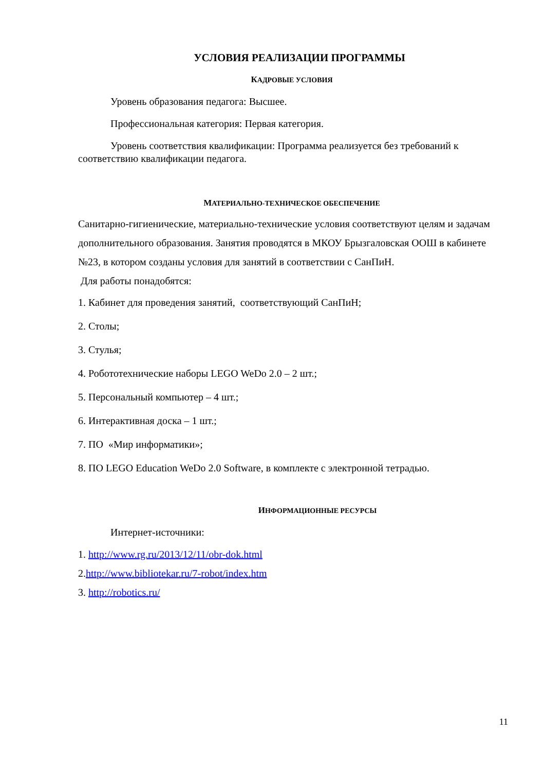УСЛОВИЯ РЕАЛИЗАЦИИ ПРОГРАММЫ
КАДРОВЫЕ УСЛОВИЯ
Уровень образования педагога: Высшее.
Профессиональная категория: Первая категория.
Уровень соответствия квалификации: Программа реализуется без требований к соответствию квалификации педагога.
МАТЕРИАЛЬНО-ТЕХНИЧЕСКОЕ ОБЕСПЕЧЕНИЕ
Санитарно-гигиенические, материально-технические условия соответствуют целям и задачам дополнительного образования. Занятия проводятся в МКОУ Брызгаловская ООШ в кабинете №23, в котором созданы условия для занятий в соответствии с СанПиН.
Для работы понадобятся:
1. Кабинет для проведения занятий, соответствующий СанПиН;
2. Столы;
3. Стулья;
4. Робототехнические наборы LEGO WeDo 2.0 – 2 шт.;
5. Персональный компьютер – 4 шт.;
6. Интерактивная доска – 1 шт.;
7. ПО «Мир информатики»;
8. ПО LEGO Education WeDo 2.0 Software, в комплекте с электронной тетрадью.
ИНФОРМАЦИОННЫЕ РЕСУРСЫ
Интернет-источники:
1. http://www.rg.ru/2013/12/11/obr-dok.html
2.http://www.bibliotekar.ru/7-robot/index.htm
3. http://robotics.ru/
11